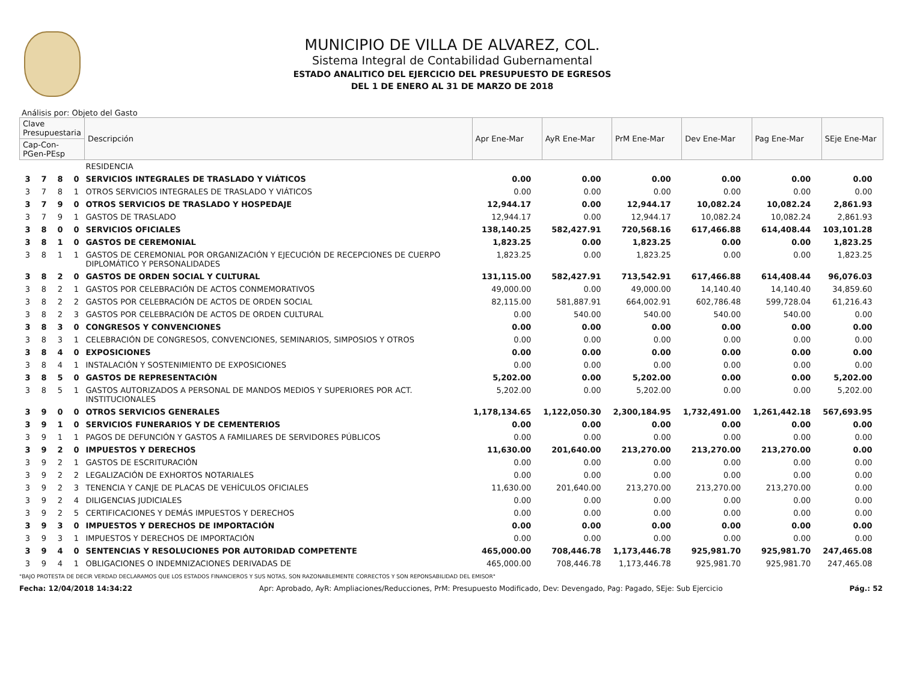MUNICIPIO DE VILLA DE ALVAREZ, COL.
Sistema Integral de Contabilidad Gubernamental
ESTADO ANALITICO DEL EJERCICIO DEL PRESUPUESTO DE EGRESOS
DEL 1 DE ENERO AL 31 DE MARZO DE 2018
Análisis por: Objeto del Gasto
| Clave Presupuestaria | | | | Descripción | Apr Ene-Mar | AyR Ene-Mar | PrM Ene-Mar | Dev Ene-Mar | Pag Ene-Mar | SEje Ene-Mar |
| --- | --- | --- | --- | --- | --- | --- | --- | --- | --- | --- |
| Cap-Con-PGen-PEsp | | | | | | | | | | |
| | | | | RESIDENCIA | | | | | | |
| 3 | 7 | 8 | 0 | SERVICIOS INTEGRALES DE TRASLADO Y VIÁTICOS | 0.00 | 0.00 | 0.00 | 0.00 | 0.00 | 0.00 |
| 3 | 7 | 8 | 1 | OTROS SERVICIOS INTEGRALES DE TRASLADO Y VIÁTICOS | 0.00 | 0.00 | 0.00 | 0.00 | 0.00 | 0.00 |
| 3 | 7 | 9 | 0 | OTROS SERVICIOS DE TRASLADO Y HOSPEDAJE | 12,944.17 | 0.00 | 12,944.17 | 10,082.24 | 10,082.24 | 2,861.93 |
| 3 | 7 | 9 | 1 | GASTOS DE TRASLADO | 12,944.17 | 0.00 | 12,944.17 | 10,082.24 | 10,082.24 | 2,861.93 |
| 3 | 8 | 0 | 0 | SERVICIOS OFICIALES | 138,140.25 | 582,427.91 | 720,568.16 | 617,466.88 | 614,408.44 | 103,101.28 |
| 3 | 8 | 1 | 0 | GASTOS DE CEREMONIAL | 1,823.25 | 0.00 | 1,823.25 | 0.00 | 0.00 | 1,823.25 |
| 3 | 8 | 1 | 1 | GASTOS DE CEREMONIAL POR ORGANIZACIÓN Y EJECUCIÓN DE RECEPCIONES DE CUERPO DIPLOMÁTICO Y PERSONALIDADES | 1,823.25 | 0.00 | 1,823.25 | 0.00 | 0.00 | 1,823.25 |
| 3 | 8 | 2 | 0 | GASTOS DE ORDEN SOCIAL Y CULTURAL | 131,115.00 | 582,427.91 | 713,542.91 | 617,466.88 | 614,408.44 | 96,076.03 |
| 3 | 8 | 2 | 1 | GASTOS POR CELEBRACIÓN DE ACTOS CONMEMORATIVOS | 49,000.00 | 0.00 | 49,000.00 | 14,140.40 | 14,140.40 | 34,859.60 |
| 3 | 8 | 2 | 2 | GASTOS POR CELEBRACIÓN DE ACTOS DE ORDEN SOCIAL | 82,115.00 | 581,887.91 | 664,002.91 | 602,786.48 | 599,728.04 | 61,216.43 |
| 3 | 8 | 2 | 3 | GASTOS POR CELEBRACIÓN DE ACTOS DE ORDEN CULTURAL | 0.00 | 540.00 | 540.00 | 540.00 | 540.00 | 0.00 |
| 3 | 8 | 3 | 0 | CONGRESOS Y CONVENCIONES | 0.00 | 0.00 | 0.00 | 0.00 | 0.00 | 0.00 |
| 3 | 8 | 3 | 1 | CELEBRACIÓN DE CONGRESOS, CONVENCIONES, SEMINARIOS, SIMPOSIOS Y OTROS | 0.00 | 0.00 | 0.00 | 0.00 | 0.00 | 0.00 |
| 3 | 8 | 4 | 0 | EXPOSICIONES | 0.00 | 0.00 | 0.00 | 0.00 | 0.00 | 0.00 |
| 3 | 8 | 4 | 1 | INSTALACIÓN Y SOSTENIMIENTO DE EXPOSICIONES | 0.00 | 0.00 | 0.00 | 0.00 | 0.00 | 0.00 |
| 3 | 8 | 5 | 0 | GASTOS DE REPRESENTACIÓN | 5,202.00 | 0.00 | 5,202.00 | 0.00 | 0.00 | 5,202.00 |
| 3 | 8 | 5 | 1 | GASTOS AUTORIZADOS A PERSONAL DE MANDOS MEDIOS Y SUPERIORES POR ACT. INSTITUCIONALES | 5,202.00 | 0.00 | 5,202.00 | 0.00 | 0.00 | 5,202.00 |
| 3 | 9 | 0 | 0 | OTROS SERVICIOS GENERALES | 1,178,134.65 | 1,122,050.30 | 2,300,184.95 | 1,732,491.00 | 1,261,442.18 | 567,693.95 |
| 3 | 9 | 1 | 0 | SERVICIOS FUNERARIOS Y DE CEMENTERIOS | 0.00 | 0.00 | 0.00 | 0.00 | 0.00 | 0.00 |
| 3 | 9 | 1 | 1 | PAGOS DE DEFUNCIÓN Y GASTOS A FAMILIARES DE SERVIDORES PÚBLICOS | 0.00 | 0.00 | 0.00 | 0.00 | 0.00 | 0.00 |
| 3 | 9 | 2 | 0 | IMPUESTOS Y DERECHOS | 11,630.00 | 201,640.00 | 213,270.00 | 213,270.00 | 213,270.00 | 0.00 |
| 3 | 9 | 2 | 1 | GASTOS DE ESCRITURACIÓN | 0.00 | 0.00 | 0.00 | 0.00 | 0.00 | 0.00 |
| 3 | 9 | 2 | 2 | LEGALIZACIÓN DE EXHORTOS NOTARIALES | 0.00 | 0.00 | 0.00 | 0.00 | 0.00 | 0.00 |
| 3 | 9 | 2 | 3 | TENENCIA Y CANJE DE PLACAS DE VEHÍCULOS OFICIALES | 11,630.00 | 201,640.00 | 213,270.00 | 213,270.00 | 213,270.00 | 0.00 |
| 3 | 9 | 2 | 4 | DILIGENCIAS JUDICIALES | 0.00 | 0.00 | 0.00 | 0.00 | 0.00 | 0.00 |
| 3 | 9 | 2 | 5 | CERTIFICACIONES Y DEMÁS IMPUESTOS Y DERECHOS | 0.00 | 0.00 | 0.00 | 0.00 | 0.00 | 0.00 |
| 3 | 9 | 3 | 0 | IMPUESTOS Y DERECHOS DE IMPORTACIÓN | 0.00 | 0.00 | 0.00 | 0.00 | 0.00 | 0.00 |
| 3 | 9 | 3 | 1 | IMPUESTOS Y DERECHOS DE IMPORTACIÓN | 0.00 | 0.00 | 0.00 | 0.00 | 0.00 | 0.00 |
| 3 | 9 | 4 | 0 | SENTENCIAS Y RESOLUCIONES POR AUTORIDAD COMPETENTE | 465,000.00 | 708,446.78 | 1,173,446.78 | 925,981.70 | 925,981.70 | 247,465.08 |
| 3 | 9 | 4 | 1 | OBLIGACIONES O INDEMNIZACIONES DERIVADAS DE | 465,000.00 | 708,446.78 | 1,173,446.78 | 925,981.70 | 925,981.70 | 247,465.08 |
"BAJO PROTESTA DE DECIR VERDAD DECLARAMOS QUE LOS ESTADOS FINANCIEROS Y SUS NOTAS, SON RAZONABLEMENTE CORRECTOS Y SON REPONSABILIDAD DEL EMISOR"
Fecha: 12/04/2018 14:34:22 Apr: Aprobado, AyR: Ampliaciones/Reducciones, PrM: Presupuesto Modificado, Dev: Devengado, Pag: Pagado, SEje: Sub Ejercicio Pág.: 52